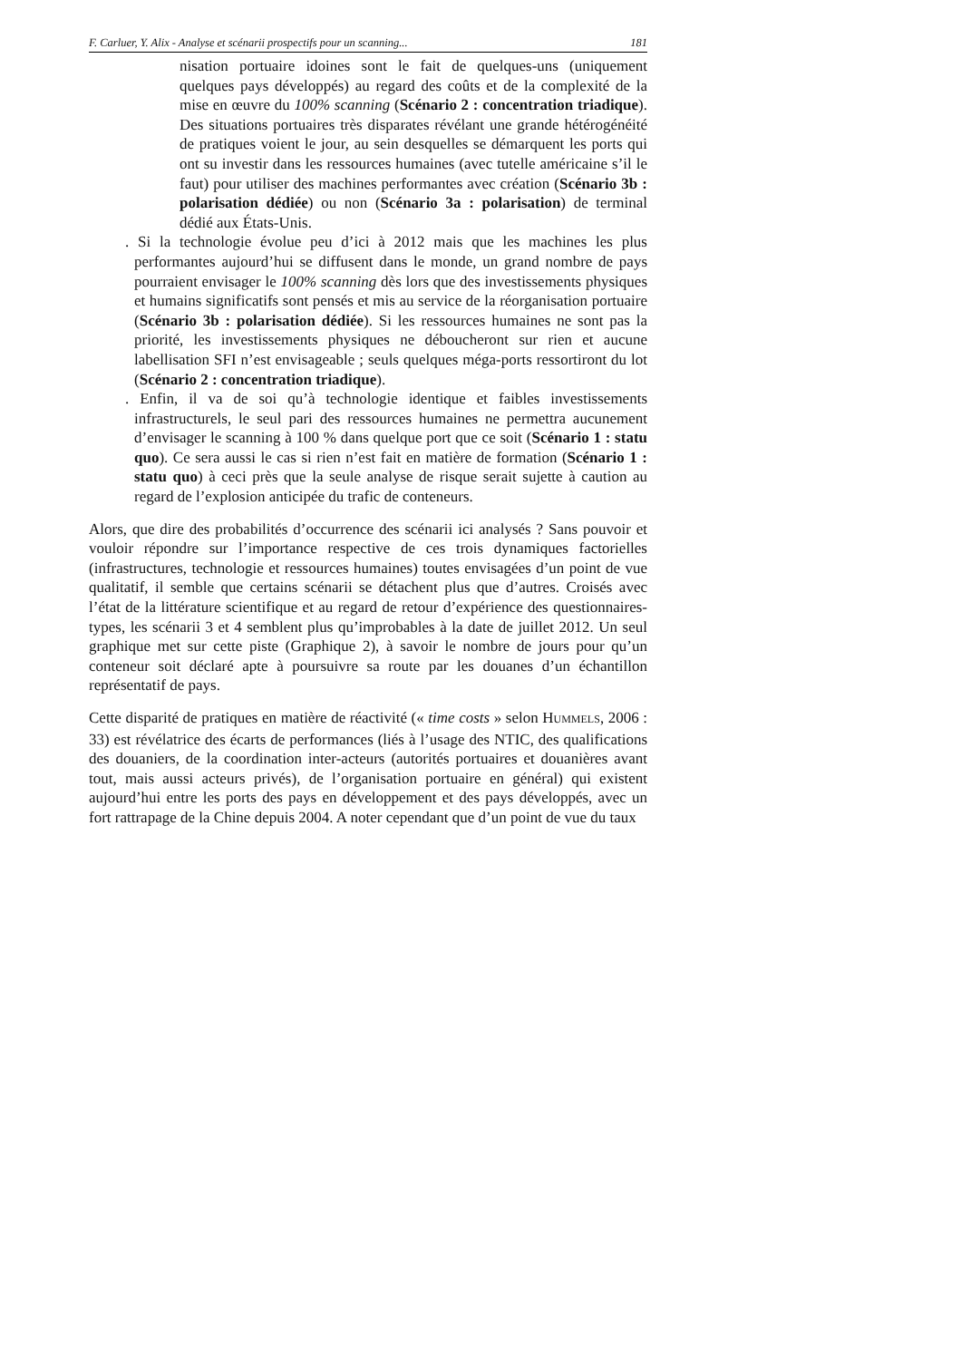F. Carluer, Y. Alix - Analyse et scénarii prospectifs pour un scanning... 181
nisation portuaire idoines sont le fait de quelques-uns (uniquement quelques pays développés) au regard des coûts et de la complexité de la mise en œuvre du 100% scanning (Scénario 2 : concentration triadique). Des situations portuaires très disparates révélant une grande hétérogénéité de pratiques voient le jour, au sein desquelles se démarquent les ports qui ont su investir dans les ressources humaines (avec tutelle américaine s’il le faut) pour utiliser des machines performantes avec création (Scénario 3b : polarisation dédiée) ou non (Scénario 3a : polarisation) de terminal dédié aux États-Unis.
. Si la technologie évolue peu d’ici à 2012 mais que les machines les plus performantes aujourd’hui se diffusent dans le monde, un grand nombre de pays pourraient envisager le 100% scanning dès lors que des investissements physiques et humains significatifs sont pensés et mis au service de la réorganisation portuaire (Scénario 3b : polarisation dédiée). Si les ressources humaines ne sont pas la priorité, les investissements physiques ne déboucheront sur rien et aucune labellisation SFI n’est envisageable ; seuls quelques méga-ports ressortiront du lot (Scénario 2 : concentration triadique).
. Enfin, il va de soi qu’à technologie identique et faibles investissements infrastructurels, le seul pari des ressources humaines ne permettra aucunement d’envisager le scanning à 100 % dans quelque port que ce soit (Scénario 1 : statu quo). Ce sera aussi le cas si rien n’est fait en matière de formation (Scénario 1 : statu quo) à ceci près que la seule analyse de risque serait sujette à caution au regard de l’explosion anticipée du trafic de conteneurs.
Alors, que dire des probabilités d’occurrence des scénarii ici analysés ? Sans pouvoir et vouloir répondre sur l’importance respective de ces trois dynamiques factorielles (infrastructures, technologie et ressources humaines) toutes envisagées d’un point de vue qualitatif, il semble que certains scénarii se détachent plus que d’autres. Croisés avec l’état de la littérature scientifique et au regard de retour d’expérience des questionnaires-types, les scénarii 3 et 4 semblent plus qu’improbables à la date de juillet 2012. Un seul graphique met sur cette piste (Graphique 2), à savoir le nombre de jours pour qu’un conteneur soit déclaré apte à poursuivre sa route par les douanes d’un échantillon représentatif de pays.
Cette disparité de pratiques en matière de réactivité (« time costs » selon HUMMELS, 2006 : 33) est révélatrice des écarts de performances (liés à l’usage des NTIC, des qualifications des douaniers, de la coordination inter-acteurs (autorités portuaires et douanières avant tout, mais aussi acteurs privés), de l’organisation portuaire en général) qui existent aujourd’hui entre les ports des pays en développement et des pays développés, avec un fort rattrapage de la Chine depuis 2004. A noter cependant que d’un point de vue du taux